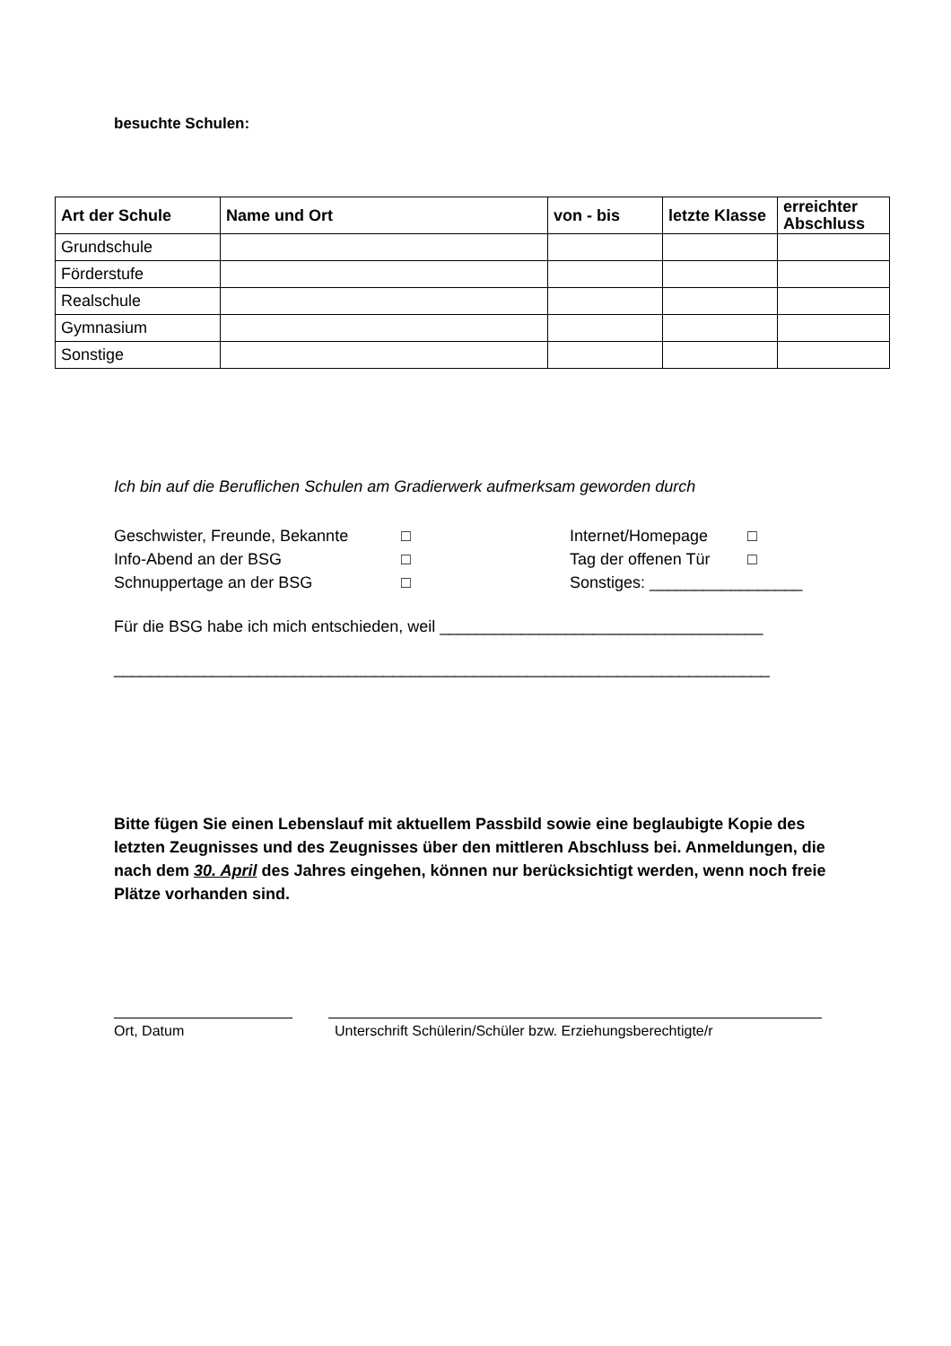besuchte Schulen:
| Art der Schule | Name und Ort | von - bis | letzte Klasse | erreichter Abschluss |
| --- | --- | --- | --- | --- |
| Grundschule | | | | |
| Förderstufe | | | | |
| Realschule | | | | |
| Gymnasium | | | | |
| Sonstige | | | | |
Ich bin auf die Beruflichen Schulen am Gradierwerk aufmerksam geworden durch
Geschwister, Freunde, Bekannte □ Internet/Homepage □
Info-Abend an der BSG □ Tag der offenen Tür □
Schnuppertage an der BSG □ Sonstiges: _________________
Für die BSG habe ich mich entschieden, weil ____________________________________
_________________________________________________________________________
Bitte fügen Sie einen Lebenslauf mit aktuellem Passbild sowie eine beglaubigte Kopie des letzten Zeugnisses und des Zeugnisses über den mittleren Abschluss bei. Anmeldungen, die nach dem 30. April des Jahres eingehen, können nur berücksichtigt werden, wenn noch freie Plätze vorhanden sind.
Ort, Datum Unterschrift Schülerin/Schüler bzw. Erziehungsberechtigte/r